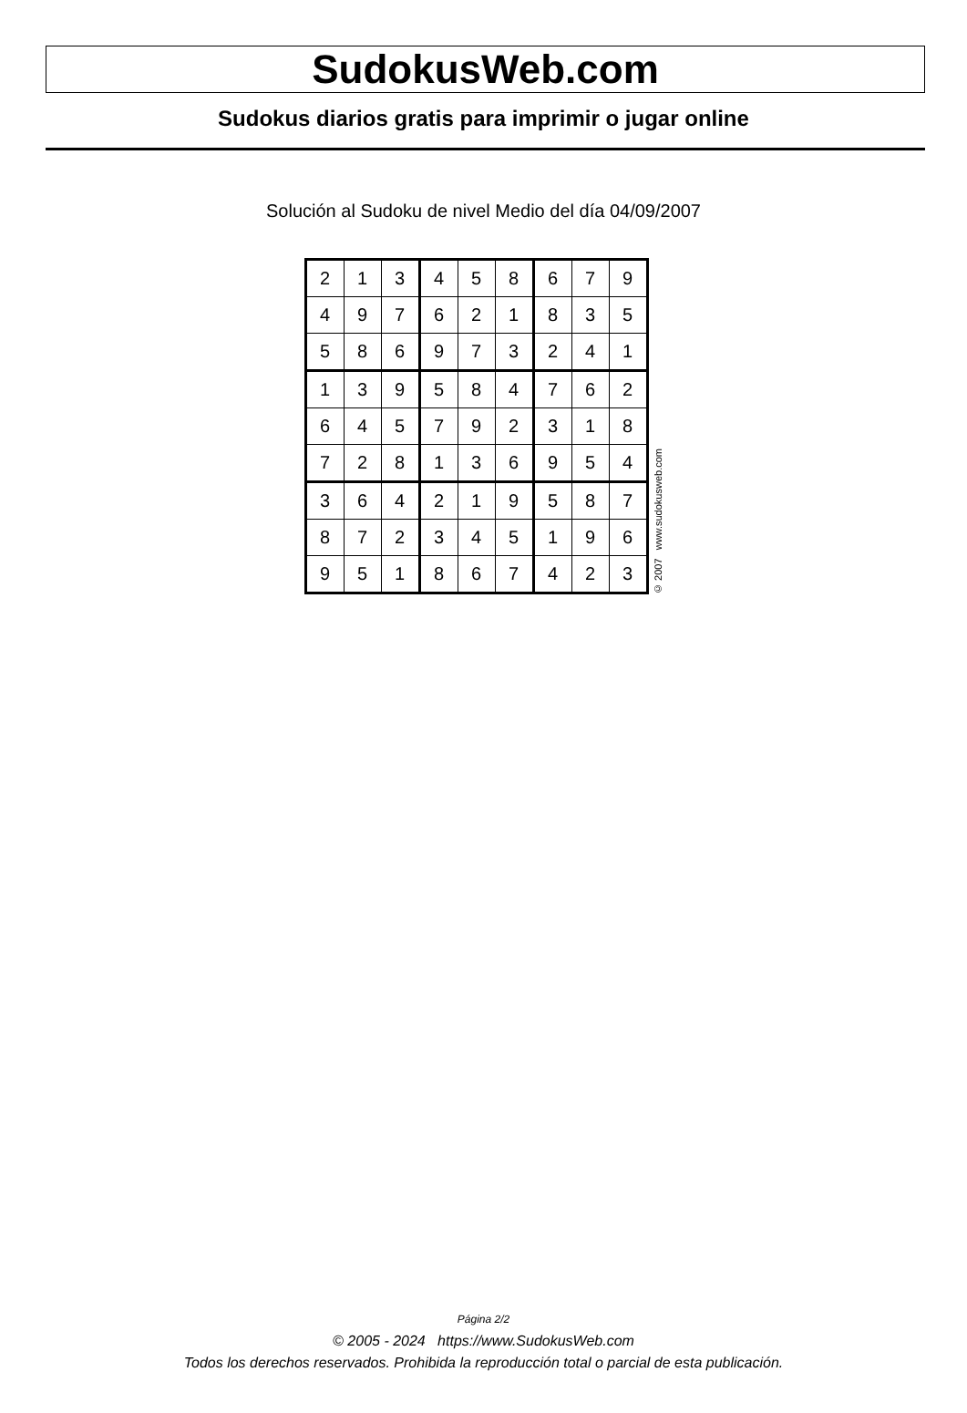SudokusWeb.com
Sudokus diarios gratis para imprimir o jugar online
Solución al Sudoku de nivel Medio del día 04/09/2007
| 2 | 1 | 3 | 4 | 5 | 8 | 6 | 7 | 9 |
| 4 | 9 | 7 | 6 | 2 | 1 | 8 | 3 | 5 |
| 5 | 8 | 6 | 9 | 7 | 3 | 2 | 4 | 1 |
| 1 | 3 | 9 | 5 | 8 | 4 | 7 | 6 | 2 |
| 6 | 4 | 5 | 7 | 9 | 2 | 3 | 1 | 8 |
| 7 | 2 | 8 | 1 | 3 | 6 | 9 | 5 | 4 |
| 3 | 6 | 4 | 2 | 1 | 9 | 5 | 8 | 7 |
| 8 | 7 | 2 | 3 | 4 | 5 | 1 | 9 | 6 |
| 9 | 5 | 1 | 8 | 6 | 7 | 4 | 2 | 3 |
© 2007 www.sudokusweb.com
Página 2/2
© 2005 - 2024 https://www.SudokusWeb.com
Todos los derechos reservados. Prohibida la reproducción total o parcial de esta publicación.